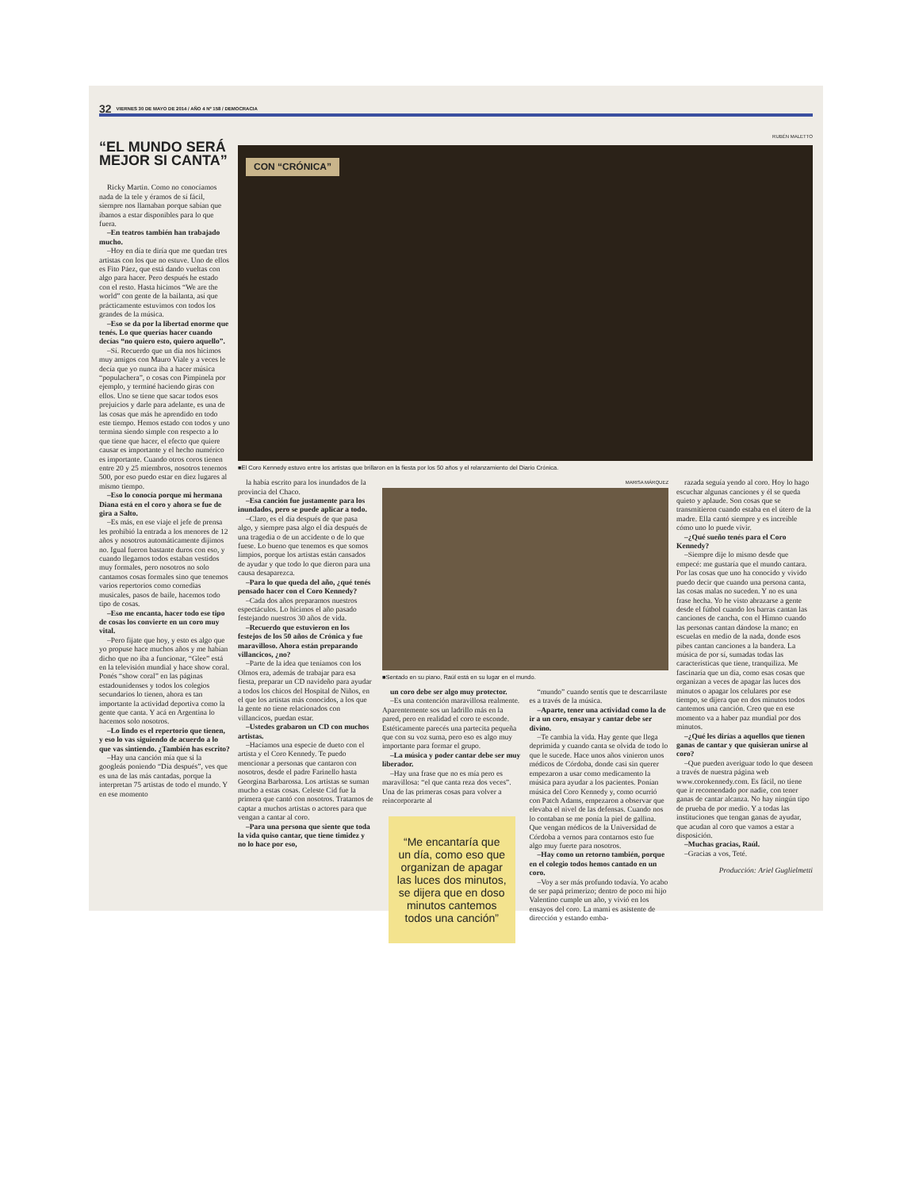32 VIERNES 30 DE MAYO DE 2014 / AÑO 4 Nº 158 / DEMOCRACIA
“EL MUNDO SERÁ MEJOR SI CANTA”
Ricky Martin. Como no conocíamos nada de la tele y éramos de sí fácil, siempre nos llamaban porque sabían que íbamos a estar disponibles para lo que fuera.
–En teatros también han trabajado mucho.
–Hoy en día te diría que me quedan tres artistas con los que no estuve. Uno de ellos es Fito Páez, que está dando vueltas con algo para hacer. Pero después he estado con el resto. Hasta hicimos “We are the world” con gente de la bailanta, así que prácticamente estuvimos con todos los grandes de la música.
–Eso se da por la libertad enorme que tenés. Lo que querías hacer cuando decías “no quiero esto, quiero aquello”.
–Sí. Recuerdo que un día nos hicimos muy amigos con Mauro Viale y a veces le decía que yo nunca iba a hacer música “populachera”, o cosas con Pimpinela por ejemplo, y terminé haciendo giras con ellos. Uno se tiene que sacar todos esos prejuicios y darle para adelante, es una de las cosas que más he aprendido en todo este tiempo. Hemos estado con todos y uno termina siendo simple con respecto a lo que tiene que hacer, el efecto que quiere causar es importante y el hecho numérico es importante. Cuando otros coros tienen entre 20 y 25 miembros, nosotros tenemos 500, por eso puedo estar en diez lugares al mismo tiempo.
–Eso lo conocía porque mi hermana Diana está en el coro y ahora se fue de gira a Salto.
–Es más, en ese viaje el jefe de prensa les prohibió la entrada a los menores de 12 años y nosotros automáticamente dijimos no. Igual fueron bastante duros con eso, y cuando llegamos todos estaban vestidos muy formales, pero nosotros no solo cantamos cosas formales sino que tenemos varios repertorios como comedias musicales, pasos de baile, hacemos todo tipo de cosas.
–Eso me encanta, hacer todo ese tipo de cosas los convierte en un coro muy vital.
–Pero fijate que hoy, y esto es algo que yo propuse hace muchos años y me habían dicho que no iba a funcionar, “Glee” está en la televisión mundial y hace show coral. Ponés “show coral” en las páginas estadounidenses y todos los colegios secundarios lo tienen, ahora es tan importante la actividad deportiva como la gente que canta. Y acá en Argentina lo hacemos solo nosotros.
–Lo lindo es el repertorio que tienen, y eso lo vas siguiendo de acuerdo a lo que vas sintiendo. ¿También has escrito?
–Hay una canción mía que si la googleás poniendo “Día después”, ves que es una de las más cantadas, porque la interpretan 75 artistas de todo el mundo. Y en ese momento
RUBÉN MALETTO
CON “CRÓNICA”
■El Coro Kennedy estuvo entre los artistas que brillaron en la fiesta por los 50 años y el relanzamiento del Diario Crónica.
la había escrito para los inundados de la provincia del Chaco.
–Esa canción fue justamente para los inundados, pero se puede aplicar a todo.
–Claro, es el día después de que pasa algo, y siempre pasa algo el día después de una tragedia o de un accidente o de lo que fuese. Lo bueno que tenemos es que somos limpios, porque los artistas están cansados de ayudar y que todo lo que dieron para una causa desaparezca.
–Para lo que queda del año, ¿qué tenés pensado hacer con el Coro Kennedy?
–Cada dos años preparamos nuestros espectáculos. Lo hicimos el año pasado festejando nuestros 30 años de vida.
–Recuerdo que estuvieron en los festejos de los 50 años de Crónica y fue maravilloso. Ahora están preparando villancicos, ¿no?
–Parte de la idea que teníamos con los Olmos era, además de trabajar para esa fiesta, preparar un CD navideño para ayudar a todos los chicos del Hospital de Niños, en el que los artistas más conocidos, a los que la gente no tiene relacionados con villancicos, puedan estar.
–Ustedes grabaron un CD con muchos artistas.
–Hacíamos una especie de dueto con el artista y el Coro Kennedy. Te puedo mencionar a personas que cantaron con nosotros, desde el padre Farinello hasta Georgina Barbarossa. Los artistas se suman mucho a estas cosas. Celeste Cid fue la primera que cantó con nosotros. Tratamos de captar a muchos artistas o actores para que vengan a cantar al coro.
–Para una persona que siente que toda la vida quiso cantar, que tiene timidez y no lo hace por eso,
MARISA MÁRQUEZ
■Sentado en su piano, Raúl está en su lugar en el mundo.
un coro debe ser algo muy protector.
–Es una contención maravillosa realmente. Aparentemente sos un ladrillo más en la pared, pero en realidad el coro te esconde. Estéticamente parecés una partecita pequeña que con su voz suma, pero eso es algo muy importante para formar el grupo.
–La música y poder cantar debe ser muy liberador.
–Hay una frase que no es mía pero es maravillosa: “el que canta reza dos veces”. Una de las primeras cosas para volver a reincorporarte al
“Me encantaría que un día, como eso que organizan de apagar las luces dos minutos, se dijera que en doso minutos cantemos todos una canción”
“mundo” cuando sentís que te descarrilaste es a través de la música.
–Aparte, tener una actividad como la de ir a un coro, ensayar y cantar debe ser divino.
–Te cambia la vida. Hay gente que llega deprimida y cuando canta se olvida de todo lo que le sucede. Hace unos años vinieron unos médicos de Córdoba, donde casi sin querer empezaron a usar como medicamento la música para ayudar a los pacientes. Ponían música del Coro Kennedy y, como ocurrió con Patch Adams, empezaron a observar que elevaba el nivel de las defensas. Cuando nos lo contaban se me ponía la piel de gallina. Que vengan médicos de la Universidad de Córdoba a vernos para contarnos esto fue algo muy fuerte para nosotros.
–Hay como un retorno también, porque en el colegio todos hemos cantado en un coro.
–Voy a ser más profundo todavía. Yo acabo de ser papá primerizo; dentro de poco mi hijo Valentino cumple un año, y vivió en los ensayos del coro. La mami es asistente de dirección y estando emba-
razada seguía yendo al coro. Hoy lo hago escuchar algunas canciones y él se queda quieto y aplaude. Son cosas que se transmitieron cuando estaba en el útero de la madre. Ella cantó siempre y es increíble cómo uno lo puede vivir.
–¿Qué sueño tenés para el Coro Kennedy?
–Siempre dije lo mismo desde que empecé: me gustaría que el mundo cantara. Por las cosas que uno ha conocido y vivido puedo decir que cuando una persona canta, las cosas malas no suceden. Y no es una frase hecha. Yo he visto abrazarse a gente desde el fútbol cuando los barras cantan las canciones de cancha, con el Himno cuando las personas cantan dándose la mano; en escuelas en medio de la nada, donde esos pibes cantan canciones a la bandera. La música de por sí, sumadas todas las características que tiene, tranquiliza. Me fascinaría que un día, como esas cosas que organizan a veces de apagar las luces dos minutos o apagar los celulares por ese tiempo, se dijera que en dos minutos todos cantemos una canción. Creo que en ese momento va a haber paz mundial por dos minutos.
–¿Qué les dirías a aquellos que tienen ganas de cantar y que quisieran unirse al coro?
–Que pueden averiguar todo lo que deseen a través de nuestra página web www.corokennedy.com. Es fácil, no tiene que ir recomendado por nadie, con tener ganas de cantar alcanza. No hay ningún tipo de prueba de por medio. Y a todas las instituciones que tengan ganas de ayudar, que acudan al coro que vamos a estar a disposición.
–Muchas gracias, Raúl.
–Gracias a vos, Teté.
Producción: Ariel Guglielmetti